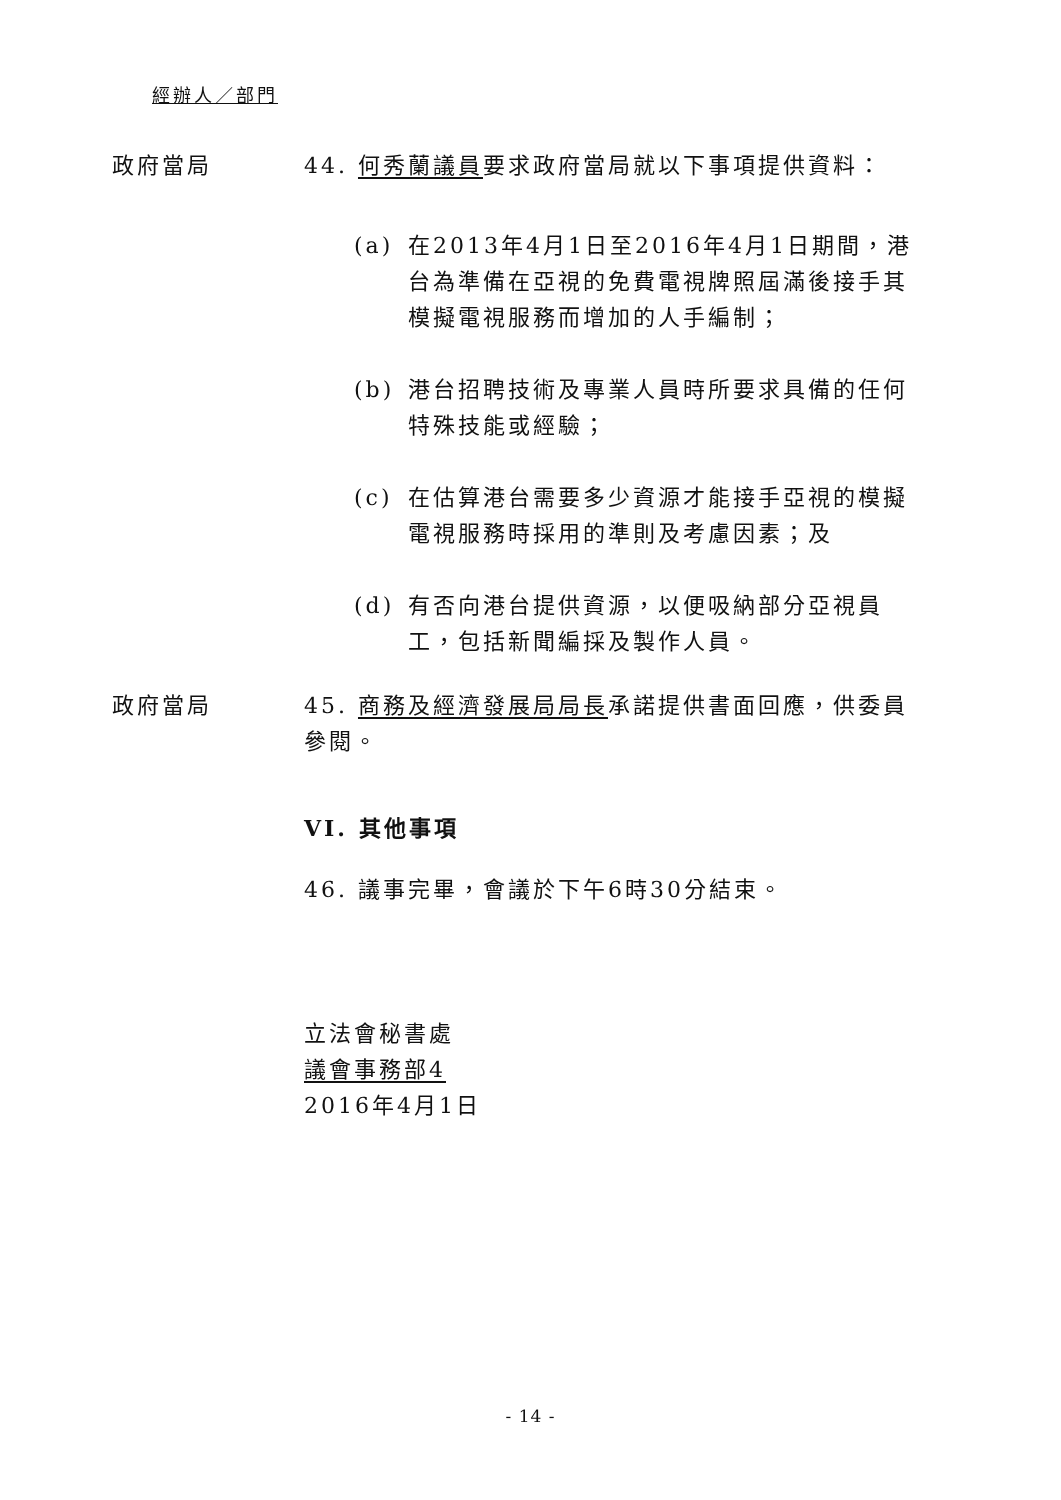經辦人／部門
政府當局 44. 何秀蘭議員要求政府當局就以下事項提供資料：
(a) 在2013年4月1日至2016年4月1日期間，港台為準備在亞視的免費電視牌照屆滿後接手其模擬電視服務而增加的人手編制；
(b) 港台招聘技術及專業人員時所要求具備的任何特殊技能或經驗；
(c) 在估算港台需要多少資源才能接手亞視的模擬電視服務時採用的準則及考慮因素；及
(d) 有否向港台提供資源，以便吸納部分亞視員工，包括新聞編採及製作人員。
政府當局 45. 商務及經濟發展局局長承諾提供書面回應，供委員參閱。
VI. 其他事項
46. 議事完畢，會議於下午6時30分結束。
立法會秘書處
議會事務部4
2016年4月1日
- 14 -